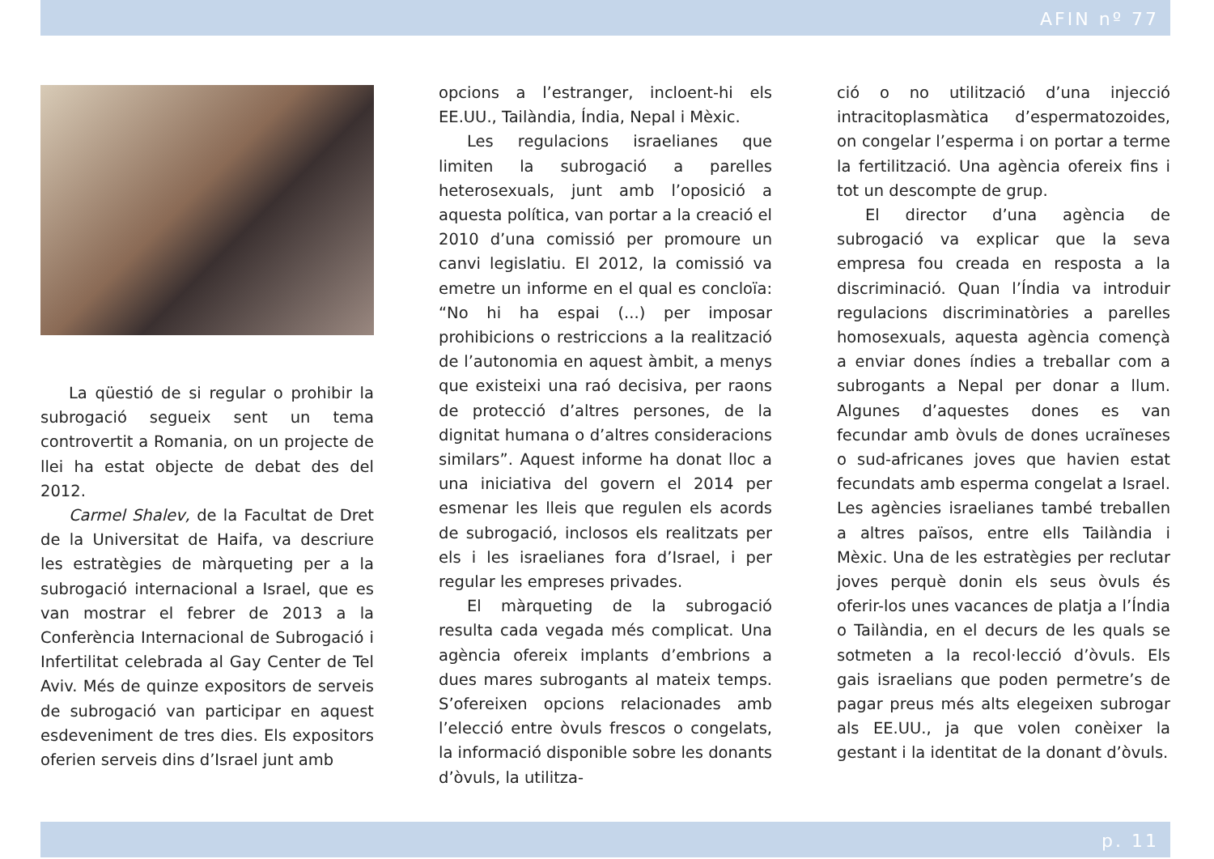AFIN nº 77
La qüestió de si regular o prohibir la subrogació segueix sent un tema controvertit a Romania, on un projecte de llei ha estat objecte de debat des del 2012.
Carmel Shalev, de la Facultat de Dret de la Universitat de Haifa, va descriure les estratègies de màrqueting per a la subrogació internacional a Israel, que es van mostrar el febrer de 2013 a la Conferència Internacional de Subrogació i Infertilitat celebrada al Gay Center de Tel Aviv. Més de quinze expositors de serveis de subrogació van participar en aquest esdeveniment de tres dies. Els expositors oferien serveis dins d’Israel junt amb
opcions a l’estranger, incloent-hi els EE.UU., Tailàndia, Índia, Nepal i Mèxic.
Les regulacions israelianes que limiten la subrogació a parelles heterosexuals, junt amb l’oposició a aquesta política, van portar a la creació el 2010 d’una comissió per promoure un canvi legislatiu. El 2012, la comissió va emetre un informe en el qual es concloïa: “No hi ha espai (...) per imposar prohibicions o restriccions a la realització de l’autonomia en aquest àmbit, a menys que existeixi una raó decisiva, per raons de protecció d’altres persones, de la dignitat humana o d’altres consideracions similars”. Aquest informe ha donat lloc a una iniciativa del govern el 2014 per esmenar les lleis que regulen els acords de subrogació, inclosos els realitzats per els i les israelianes fora d’Israel, i per regular les empreses privades.
El màrqueting de la subrogació resulta cada vegada més complicat. Una agència ofereix implants d’embrions a dues mares subrogants al mateix temps. S’ofereixen opcions relacionades amb l’elecció entre òvuls frescos o congelats, la informació disponible sobre les donants d’òvuls, la utilitza-
ció o no utilització d’una injecció intracitoplasmàtica d’espermatozoides, on congelar l’esperma i on portar a terme la fertilització. Una agència ofereix fins i tot un descompte de grup.
El director d’una agència de subrogació va explicar que la seva empresa fou creada en resposta a la discriminació. Quan l’Índia va introduir regulacions discriminatòries a parelles homosexuals, aquesta agència començà a enviar dones índies a treballar com a subrogants a Nepal per donar a llum. Algunes d’aquestes dones es van fecundar amb òvuls de dones ucraïneses o sud-africanes joves que havien estat fecundats amb esperma congelat a Israel. Les agències israelianes també treballen a altres països, entre ells Tailàndia i Mèxic. Una de les estratègies per reclutar joves perquè donin els seus òvuls és oferir-los unes vacances de platja a l’Índia o Tailàndia, en el decurs de les quals se sotmeten a la recol·lecció d’òvuls. Els gais israelians que poden permetre’s de pagar preus més alts elegeixen subrogar als EE.UU., ja que volen conèixer la gestant i la identitat de la donant d’òvuls.
p. 11